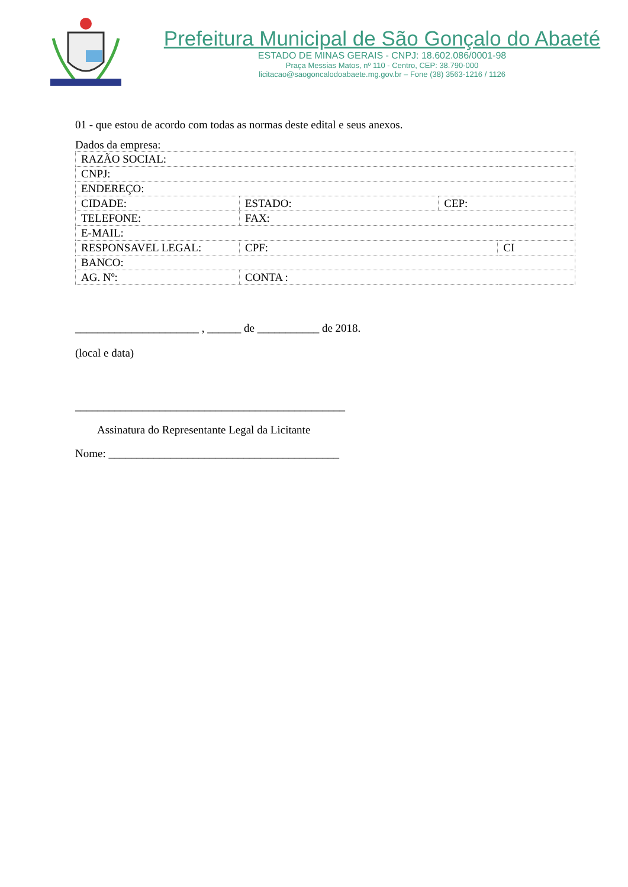Prefeitura Municipal de São Gonçalo do Abaeté
ESTADO DE MINAS GERAIS - CNPJ: 18.602.086/0001-98
Praça Messias Matos, nº 110 - Centro, CEP: 38.790-000
licitacao@saogoncalodoabaete.mg.gov.br – Fone (38) 3563-1216 / 1126
01 - que estou de acordo com todas as normas deste edital e seus anexos.
Dados da empresa:
| RAZÃO SOCIAL: | | | | | |
| CNPJ: | | | | | |
| ENDEREÇO: | | | | | |
| CIDADE: | ESTADO: | | | CEP: | |
| TELEFONE: | | FAX: | | | |
| E-MAIL: | | | | | |
| RESPONSAVEL LEGAL: | | | CPF: | | CI |
| BANCO: | | | | | |
| AG. Nº: | | CONTA : | | | |
______________________ , ______ de ___________ de 2018.
(local e data)
________________________________________________
Assinatura do Representante Legal da Licitante
Nome: _________________________________________